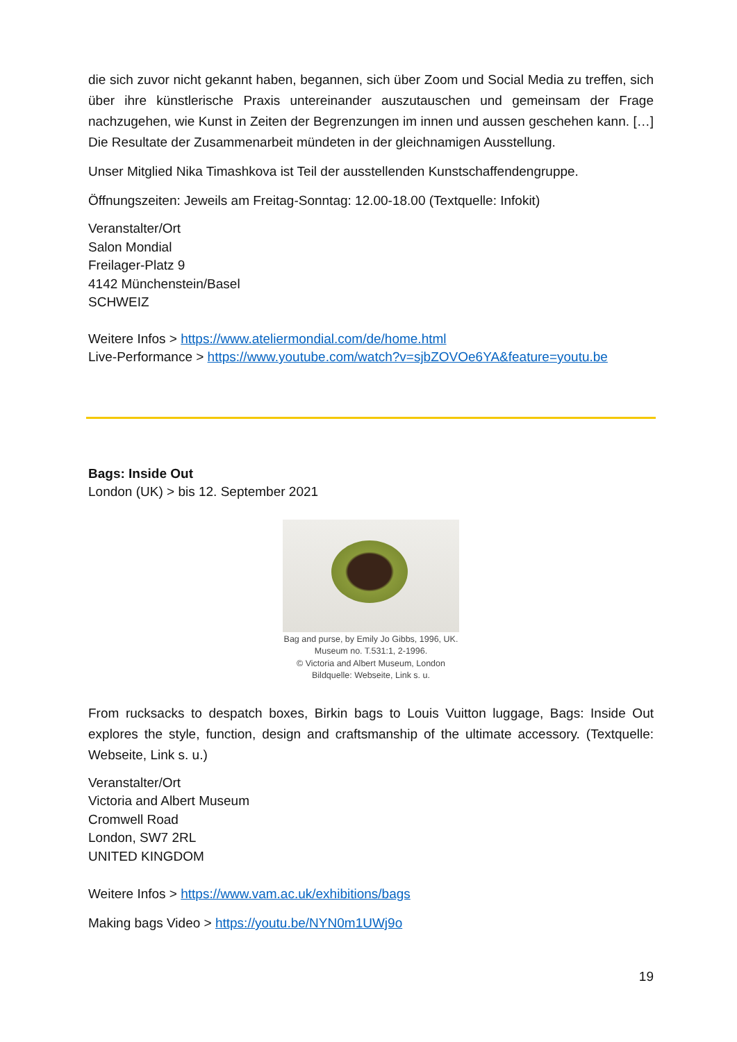die sich zuvor nicht gekannt haben, begannen, sich über Zoom und Social Media zu treffen, sich über ihre künstlerische Praxis untereinander auszutauschen und gemeinsam der Frage nachzugehen, wie Kunst in Zeiten der Begrenzungen im innen und aussen geschehen kann. […] Die Resultate der Zusammenarbeit mündeten in der gleichnamigen Ausstellung.
Unser Mitglied Nika Timashkova ist Teil der ausstellenden Kunstschaffendengruppe.
Öffnungszeiten: Jeweils am Freitag-Sonntag: 12.00-18.00 (Textquelle: Infokit)
Veranstalter/Ort
Salon Mondial
Freilager-Platz 9
4142 Münchenstein/Basel
SCHWEIZ
Weitere Infos > https://www.ateliermondial.com/de/home.html
Live-Performance > https://www.youtube.com/watch?v=sjbZOVOe6YA&feature=youtu.be
Bags: Inside Out
London (UK) > bis 12. September 2021
Bag and purse, by Emily Jo Gibbs, 1996, UK.
Museum no. T.531:1, 2-1996.
© Victoria and Albert Museum, London
Bildquelle: Webseite, Link s. u.
From rucksacks to despatch boxes, Birkin bags to Louis Vuitton luggage, Bags: Inside Out explores the style, function, design and craftsmanship of the ultimate accessory. (Textquelle: Webseite, Link s. u.)
Veranstalter/Ort
Victoria and Albert Museum
Cromwell Road
London, SW7 2RL
UNITED KINGDOM
Weitere Infos > https://www.vam.ac.uk/exhibitions/bags
Making bags Video > https://youtu.be/NYN0m1UWj9o
19